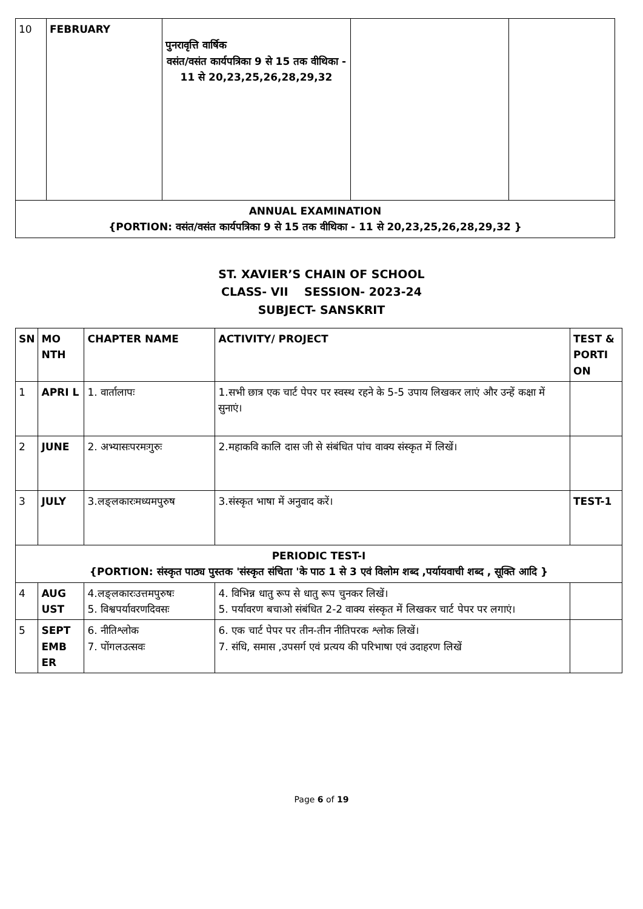| 10 | FEBRUARY | पुनरावृत्ति वार्षिक वसंत/वसंत कार्यपत्रिका 9 से 15 तक वीथिका - 11 से 20,23,25,26,28,29,32 | | |
| ANNUAL EXAMINATION {PORTION: वसंत/वसंत कार्यपत्रिका 9 से 15 तक वीथिका - 11 से 20,23,25,26,28,29,32 } | | | | |
ST. XAVIER’S CHAIN OF SCHOOL
CLASS- VII SESSION- 2023-24
SUBJECT- SANSKRIT
| SN | MO NTH | CHAPTER NAME | ACTIVITY/ PROJECT | TEST & PORTI ON |
| --- | --- | --- | --- | --- |
| 1 | APRI L | 1. वार्तालापः | 1.सभी छात्र एक चार्ट पेपर पर स्वस्थ रहने के 5-5 उपाय लिखकर लाएं और उन्हें कक्षा में सुनाएं। | |
| 2 | JUNE | 2. अभ्यासःपरमःगुरुः | 2.महाकवि कालि दास जी से संबंधित पांच वाक्य संस्कृत में लिखें। | |
| 3 | JULY | 3.लङ्लकारःमध्यमपुरुष | 3.संस्कृत भाषा में अनुवाद करें। | TEST-1 |
| PERIODIC TEST-I {PORTION: संस्कृत पाठ्य पुस्तक 'संस्कृत संचिता 'के पाठ 1 से 3 एवं विलोम शब्द ,पर्यायवाची शब्द , सूक्ति आदि } | | | | |
| 4 | AUG UST | 4.लङ्लकारःउत्तमपुरुषः 5. विश्वपर्यावरणदिवसः | 4. विभिन्न धातु रूप से धातु रूप चुनकर लिखें। 5. पर्यावरण बचाओ संबंधित 2-2 वाक्य संस्कृत में लिखकर चार्ट पेपर पर लगाएं। | |
| 5 | SEPT EMB ER | 6. नीतिश्लोक 7. पोंगलउत्सवः | 6. एक चार्ट पेपर पर तीन-तीन नीतिपरक श्लोक लिखें। 7. संधि, समास ,उपसर्ग एवं प्रत्यय की परिभाषा एवं उदाहरण लिखें | |
Page 6 of 19